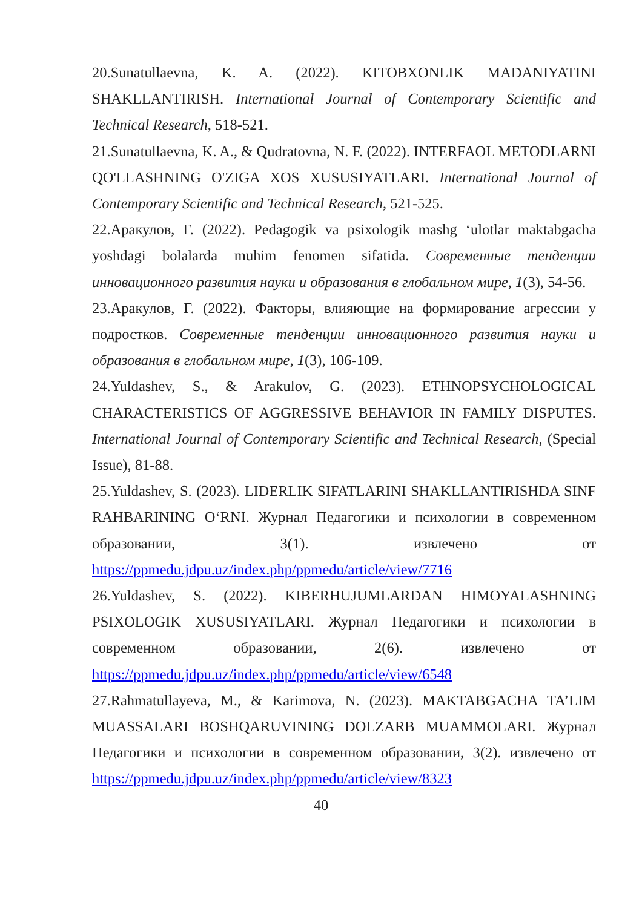20.Sunatullaevna, K. A. (2022). KITOBXONLIK MADANIYATINI SHAKLLANTIRISH. International Journal of Contemporary Scientific and Technical Research, 518-521.
21.Sunatullaevna, K. A., & Qudratovna, N. F. (2022). INTERFAOL METODLARNI QO'LLASHNING O'ZIGA XOS XUSUSIYATLARI. International Journal of Contemporary Scientific and Technical Research, 521-525.
22.Аракулов, Г. (2022). Pedagogik va psixologik mashg ‘ulotlar maktabgacha yoshdagi bolalarda muhim fenomen sifatida. Современные тенденции инновационного развития науки и образования в глобальном мире, 1(3), 54-56.
23.Аракулов, Г. (2022). Факторы, влияющие на формирование агрессии у подростков. Современные тенденции инновационного развития науки и образования в глобальном мире, 1(3), 106-109.
24.Yuldashev, S., & Arakulov, G. (2023). ETHNOPSYCHOLOGICAL CHARACTERISTICS OF AGGRESSIVE BEHAVIOR IN FAMILY DISPUTES. International Journal of Contemporary Scientific and Technical Research, (Special Issue), 81-88.
25.Yuldashev, S. (2023). LIDERLIK SIFATLARINI SHAKLLANTIRISHDA SINF RAHBARINING O‘RNI. Журнал Педагогики и психологии в современном образовании, 3(1). извлечено от https://ppmedu.jdpu.uz/index.php/ppmedu/article/view/7716
26.Yuldashev, S. (2022). KIBERHUJUMLARDAN HIMOYALASHNING PSIXOLOGIK XUSUSIYATLARI. Журнал Педагогики и психологии в современном образовании, 2(6). извлечено от https://ppmedu.jdpu.uz/index.php/ppmedu/article/view/6548
27.Rahmatullayeva, M., & Karimova, N. (2023). MAKTABGACHA TA’LIM MUASSALARI BOSHQARUVINING DOLZARB MUAMMOLARI. Журнал Педагогики и психологии в современном образовании, 3(2). извлечено от https://ppmedu.jdpu.uz/index.php/ppmedu/article/view/8323
40